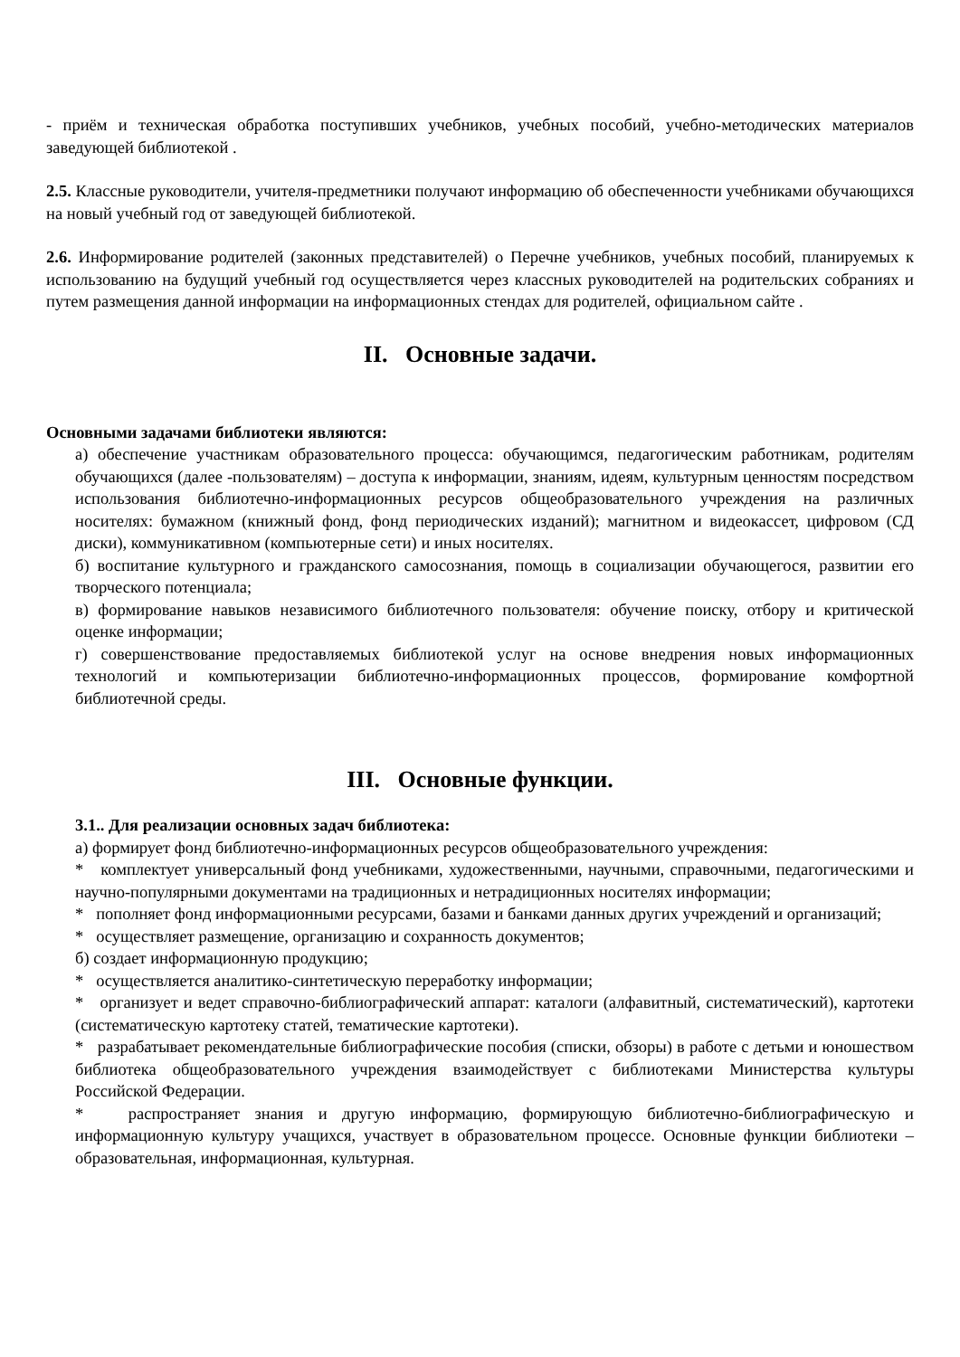- приём и техническая обработка поступивших учебников, учебных пособий, учебно-методических материалов заведующей библиотекой .
2.5. Классные руководители, учителя-предметники получают информацию об обеспеченности учебниками обучающихся на новый учебный год от заведующей библиотекой.
2.6. Информирование родителей (законных представителей) о Перечне учебников, учебных пособий, планируемых к использованию на будущий учебный год осуществляется через классных руководителей на родительских собраниях и путем размещения данной информации на информационных стендах для родителей, официальном сайте .
II. Основные задачи.
Основными задачами библиотеки являются:
а) обеспечение участникам образовательного процесса: обучающимся, педагогическим работникам, родителям обучающихся (далее -пользователям) – доступа к информации, знаниям, идеям, культурным ценностям посредством использования библиотечно-информационных ресурсов общеобразовательного учреждения на различных носителях: бумажном (книжный фонд, фонд периодических изданий); магнитном и видеокассет, цифровом (СД диски), коммуникативном (компьютерные сети) и иных носителях.
б) воспитание культурного и гражданского самосознания, помощь в социализации обучающегося, развитии его творческого потенциала;
в) формирование навыков независимого библиотечного пользователя: обучение поиску, отбору и критической оценке информации;
г) совершенствование предоставляемых библиотекой услуг на основе внедрения новых информационных технологий и компьютеризации библиотечно-информационных процессов, формирование комфортной библиотечной среды.
III. Основные функции.
3.1.. Для реализации основных задач библиотека:
а) формирует фонд библиотечно-информационных ресурсов общеобразовательного учреждения:
* комплектует универсальный фонд учебниками, художественными, научными, справочными, педагогическими и научно-популярными документами на традиционных и нетрадиционных носителях информации;
* пополняет фонд информационными ресурсами, базами и банками данных других учреждений и организаций;
* осуществляет размещение, организацию и сохранность документов;
б) создает информационную продукцию;
* осуществляется аналитико-синтетическую переработку информации;
* организует и ведет справочно-библиографический аппарат: каталоги (алфавитный, систематический), картотеки (систематическую картотеку статей, тематические картотеки).
* разрабатывает рекомендательные библиографические пособия (списки, обзоры) в работе с детьми и юношеством библиотека общеобразовательного учреждения взаимодействует с библиотеками Министерства культуры Российской Федерации.
* распространяет знания и другую информацию, формирующую библиотечно-библиографическую и информационную культуру учащихся, участвует в образовательном процессе. Основные функции библиотеки – образовательная, информационная, культурная.